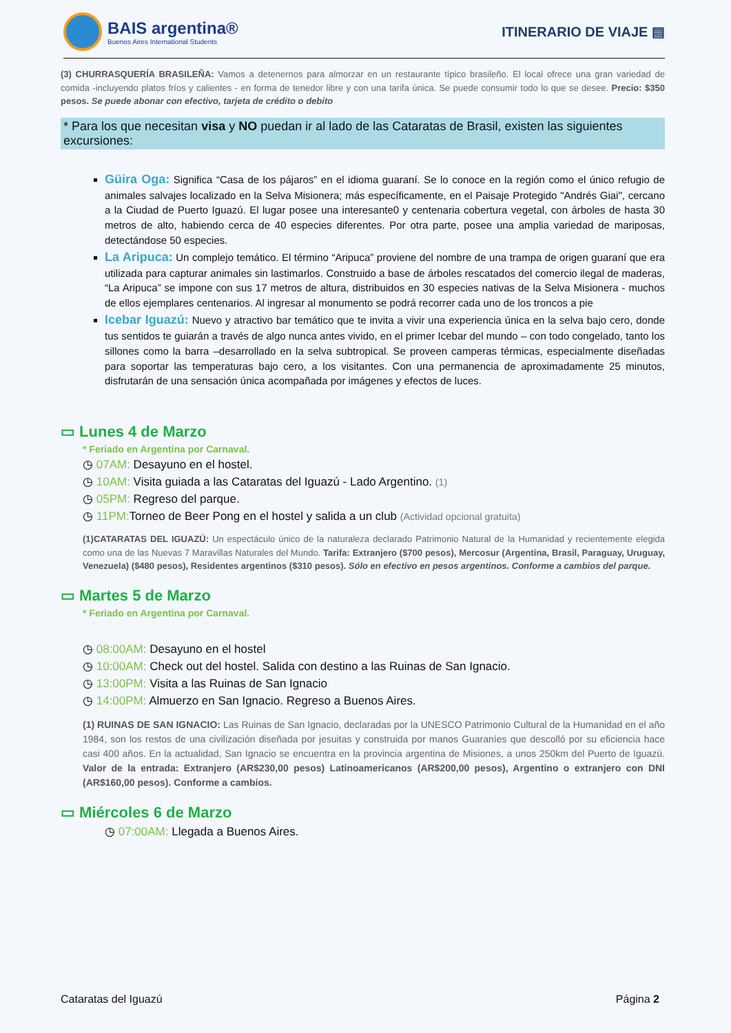BAIS argentina®
Buenos Aires International Students
ITINERARIO DE VIAJE ▤
(3) CHURRASQUERÍA BRASILEÑA: Vamos a detenernos para almorzar en un restaurante típico brasileño. El local ofrece una gran variedad de comida -incluyendo platos fríos y calientes - en forma de tenedor libre y con una tarifa única. Se puede consumir todo lo que se desee. Precio: $350 pesos. Se puede abonar con efectivo, tarjeta de crédito o debito
* Para los que necesitan visa y NO puedan ir al lado de las Cataratas de Brasil, existen las siguientes excursiones:
Güira Oga: Significa “Casa de los pájaros” en el idioma guaraní. Se lo conoce en la región como el único refugio de animales salvajes localizado en la Selva Misionera; más específicamente, en el Paisaje Protegido "Andrés Giai", cercano a la Ciudad de Puerto Iguazú. El lugar posee una interesante0 y centenaria cobertura vegetal, con árboles de hasta 30 metros de alto, habiendo cerca de 40 especies diferentes. Por otra parte, posee una amplia variedad de mariposas, detectándose 50 especies.
La Aripuca: Un complejo temático. El término “Aripuca” proviene del nombre de una trampa de origen guaraní que era utilizada para capturar animales sin lastimarlos. Construido a base de árboles rescatados del comercio ilegal de maderas, “La Aripuca” se impone con sus 17 metros de altura, distribuidos en 30 especies nativas de la Selva Misionera - muchos de ellos ejemplares centenarios. Al ingresar al monumento se podrá recorrer cada uno de los troncos a pie
Icebar Iguazú: Nuevo y atractivo bar temático que te invita a vivir una experiencia única en la selva bajo cero, donde tus sentidos te guiarán a través de algo nunca antes vivido, en el primer Icebar del mundo – con todo congelado, tanto los sillones como la barra –desarrollado en la selva subtropical. Se proveen camperas térmicas, especialmente diseñadas para soportar las temperaturas bajo cero, a los visitantes. Con una permanencia de aproximadamente 25 minutos, disfrutarán de una sensación única acompañada por imágenes y efectos de luces.
▭ Lunes 4 de Marzo
* Feriado en Argentina por Carnaval.
◷ 07AM: Desayuno en el hostel.
◷ 10AM: Visita guiada a las Cataratas del Iguazú - Lado Argentino. (1)
◷ 05PM: Regreso del parque.
◷ 11PM: Torneo de Beer Pong en el hostel y salida a un club (Actividad opcional gratuita)
(1)CATARATAS DEL IGUAZÚ: Un espectáculo único de la naturaleza declarado Patrimonio Natural de la Humanidad y recientemente elegida como una de las Nuevas 7 Maravillas Naturales del Mundo. Tarifa: Extranjero ($700 pesos), Mercosur (Argentina, Brasil, Paraguay, Uruguay, Venezuela) ($480 pesos), Residentes argentinos ($310 pesos). Sólo en efectivo en pesos argentinos. Conforme a cambios del parque.
▭ Martes 5 de Marzo
* Feriado en Argentina por Carnaval.
◷ 08:00AM: Desayuno en el hostel
◷ 10:00AM: Check out del hostel. Salida con destino a las Ruinas de San Ignacio.
◷ 13:00PM: Visita a las Ruinas de San Ignacio
◷ 14:00PM: Almuerzo en San Ignacio. Regreso a Buenos Aires.
(1) RUINAS DE SAN IGNACIO: Las Ruinas de San Ignacio, declaradas por la UNESCO Patrimonio Cultural de la Humanidad en el año 1984, son los restos de una civilización diseñada por jesuitas y construida por manos Guaraníes que descolló por su eficiencia hace casi 400 años. En la actualidad, San Ignacio se encuentra en la provincia argentina de Misiones, a unos 250km del Puerto de Iguazú. Valor de la entrada: Extranjero (AR$230,00 pesos) Latinoamericanos (AR$200,00 pesos), Argentino o extranjero con DNI (AR$160,00 pesos). Conforme a cambios.
▭ Miércoles 6 de Marzo
◷ 07:00AM: Llegada a Buenos Aires.
Cataratas del Iguazú Página 2